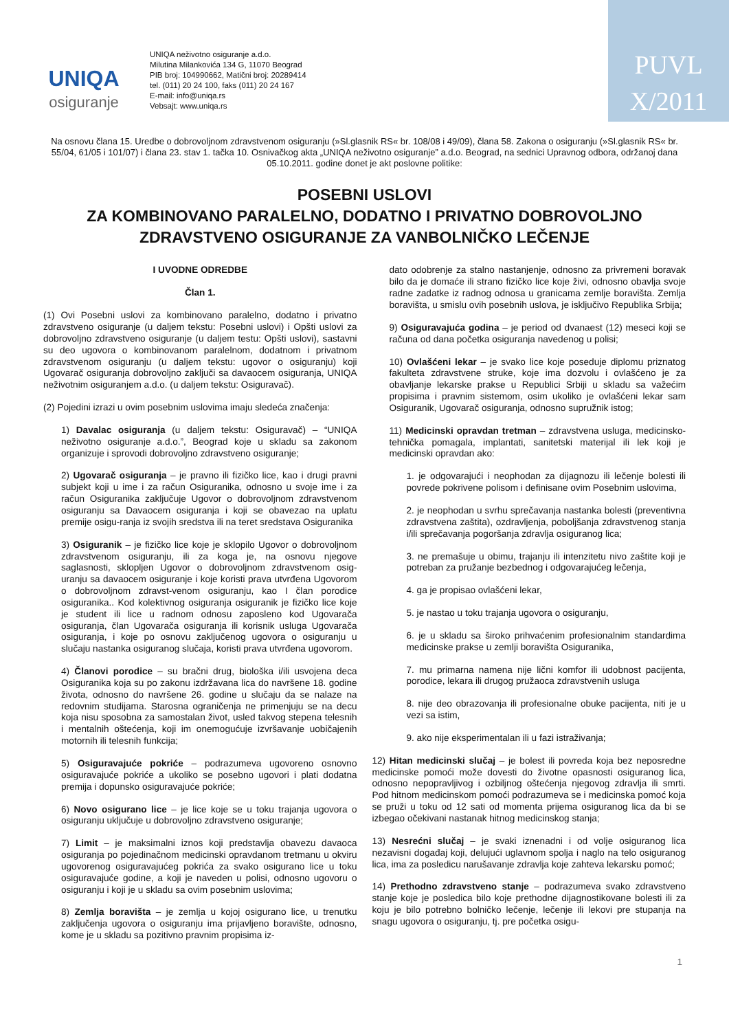UNIQA
osiguranje
UNIQA neživotno osiguranje a.d.o.
Milutina Milankovića 134 G, 11070 Beograd
PIB broj: 104990662, Matični broj: 20289414
tel. (011) 20 24 100, faks (011) 20 24 167
E-mail: info@uniqa.rs
Vebsajt: www.uniqa.rs
PUVL
X/2011
Na osnovu člana 15. Uredbe o dobrovoljnom zdravstvenom osiguranju (»Sl.glasnik RS« br. 108/08 i 49/09), člana 58. Zakona o osiguranju (»Sl.glasnik RS« br. 55/04, 61/05 i 101/07) i člana 23. stav 1. tačka 10. Osnivačkog akta „UNIQA neživotno osiguranje” a.d.o. Beograd, na sednici Upravnog odbora, održanoj dana 05.10.2011. godine donet je akt poslovne politike:
POSEBNI USLOVI
ZA KOMBINOVANO PARALELNO, DODATNO I PRIVATNO DOBROVOLJNO
ZDRAVSTVENO OSIGURANJE ZA VANBOLNIČKO LEČENJE
I UVODNE ODREDBE
Član 1.
(1) Ovi Posebni uslovi za kombinovano paralelno, dodatno i privatno zdravstveno osiguranje (u daljem tekstu: Posebni uslovi) i Opšti uslovi za dobrovoljno zdravstveno osiguranje (u daljem testu: Opšti uslovi), sastavni su deo ugovora o kombinovanom paralelnom, dodatnom i privatnom zdravstvenom osiguranju (u daljem tekstu: ugovor o osiguranju) koji Ugovarač osiguranja dobrovoljno zaključi sa davaocem osiguranja, UNIQA neživotnim osiguranjem a.d.o. (u daljem tekstu: Osiguravač).
(2) Pojedini izrazi u ovim posebnim uslovima imaju sledeća značenja:
1) Davalac osiguranja (u daljem tekstu: Osiguravač) – “UNIQA neživotno osiguranje a.d.o.”, Beograd koje u skladu sa zakonom organizuje i sprovodi dobrovoljno zdravstveno osiguranje;
2) Ugovarač osiguranja – je pravno ili fizičko lice, kao i drugi pravni subjekt koji u ime i za račun Osiguranika, odnosno u svoje ime i za račun Osiguranika zaključuje Ugovor o dobrovoljnom zdravstvenom osiguranju sa Davaocem osiguranja i koji se obavezao na uplatu premije osigu-ranja iz svojih sredstva ili na teret sredstava Osiguranika
3) Osiguranik – je fizičko lice koje je sklopilo Ugovor o dobrovoljnom zdravstvenom osiguranju, ili za koga je, na osnovu njegove saglasnosti, sklopljen Ugovor o dobrovoljnom zdravstvenom osig-uranju sa davaocem osiguranje i koje koristi prava utvrđena Ugovorom o dobrovoljnom zdravst-venom osiguranju, kao I član porodice osiguranika.. Kod kolektivnog osiguranja osiguranik je fizičko lice koje je student ili lice u radnom odnosu zaposleno kod Ugovarača osiguranja, član Ugovarača osiguranja ili korisnik usluga Ugovarača osiguranja, i koje po osnovu zaključenog ugovora o osiguranju u slučaju nastanka osiguranog slučaja, koristi prava utvrđena ugovorom.
4) Članovi porodice – su bračni drug, biološka i/ili usvojena deca Osiguranika koja su po zakonu izdržavana lica do navršene 18. godine života, odnosno do navršene 26. godine u slučaju da se nalaze na redovnim studijama. Starosna ograničenja ne primenjuju se na decu koja nisu sposobna za samostalan život, usled takvog stepena telesnih i mentalnih oštećenja, koji im onemogućuje izvršavanje uobičajenih motornih ili telesnih funkcija;
5) Osiguravajuće pokriće – podrazumeva ugovoreno osnovno osiguravajuće pokriće a ukoliko se posebno ugovori i plati dodatna premija i dopunsko osiguravajuće pokriće;
6) Novo osigurano lice – je lice koje se u toku trajanja ugovora o osiguranju uključuje u dobrovoljno zdravstveno osiguranje;
7) Limit – je maksimalni iznos koji predstavlja obavezu davaoca osiguranja po pojedinačnom medicinski opravdanom tretmanu u okviru ugovorenog osiguravajućeg pokrića za svako osigurano lice u toku osiguravajuće godine, a koji je naveden u polisi, odnosno ugovoru o osiguranju i koji je u skladu sa ovim posebnim uslovima;
8) Zemlja boravišta – je zemlja u kojoj osigurano lice, u trenutku zaključenja ugovora o osiguranju ima prijavljeno boravište, odnosno, kome je u skladu sa pozitivno pravnim propisima iz-
dato odobrenje za stalno nastanjenje, odnosno za privremeni boravak bilo da je domaće ili strano fizičko lice koje živi, odnosno obavlja svoje radne zadatke iz radnog odnosa u granicama zemlje boravišta. Zemlja boravišta, u smislu ovih posebnih uslova, je isključivo Republika Srbija;
9) Osiguravajuća godina – je period od dvanaest (12) meseci koji se računa od dana početka osiguranja navedenog u polisi;
10) Ovlašćeni lekar – je svako lice koje poseduje diplomu priznatog fakulteta zdravstvene struke, koje ima dozvolu i ovlašćeno je za obavljanje lekarske prakse u Republici Srbiji u skladu sa važećim propisima i pravnim sistemom, osim ukoliko je ovlašćeni lekar sam Osiguranik, Ugovarač osiguranja, odnosno supružnik istog;
11) Medicinski opravdan tretman – zdravstvena usluga, medicinsko-tehnička pomagala, implantati, sanitetski materijal ili lek koji je medicinski opravdan ako:
1. je odgovarajući i neophodan za dijagnozu ili lečenje bolesti ili povrede pokrivene polisom i definisane ovim Posebnim uslovima,
2. je neophodan u svrhu sprečavanja nastanka bolesti (preventivna zdravstvena zaštita), ozdravljenja, poboljšanja zdravstvenog stanja i/ili sprečavanja pogoršanja zdravlja osiguranog lica;
3. ne premašuje u obimu, trajanju ili intenzitetu nivo zaštite koji je potreban za pružanje bezbednog i odgovarajućeg lečenja,
4. ga je propisao ovlašćeni lekar,
5. je nastao u toku trajanja ugovora o osiguranju,
6. je u skladu sa široko prihvaćenim profesionalnim standardima medicinske prakse u zemlji boravišta Osiguranika,
7. mu primarna namena nije lični komfor ili udobnost pacijenta, porodice, lekara ili drugog pružaoca zdravstvenih usluga
8. nije deo obrazovanja ili profesionalne obuke pacijenta, niti je u vezi sa istim,
9. ako nije eksperimentalan ili u fazi istraživanja;
12) Hitan medicinski slučaj – je bolest ili povreda koja bez neposredne medicinske pomoći može dovesti do životne opasnosti osiguranog lica, odnosno nepopravljivog i ozbiljnog oštećenja njegovog zdravlja ili smrti. Pod hitnom medicinskom pomoći podrazumeva se i medicinska pomoć koja se pruži u toku od 12 sati od momenta prijema osiguranog lica da bi se izbegao očekivani nastanak hitnog medicinskog stanja;
13) Nesrećni slučaj – je svaki iznenadni i od volje osiguranog lica nezavisni događaj koji, delujući uglavnom spolja i naglo na telo osiguranog lica, ima za posledicu narušavanje zdravlja koje zahteva lekarsku pomoć;
14) Prethodno zdravstveno stanje – podrazumeva svako zdravstveno stanje koje je posledica bilo koje prethodne dijagnostikovane bolesti ili za koju je bilo potrebno bolničko lečenje, lečenje ili lekovi pre stupanja na snagu ugovora o osiguranju, tj. pre početka osigu-
1